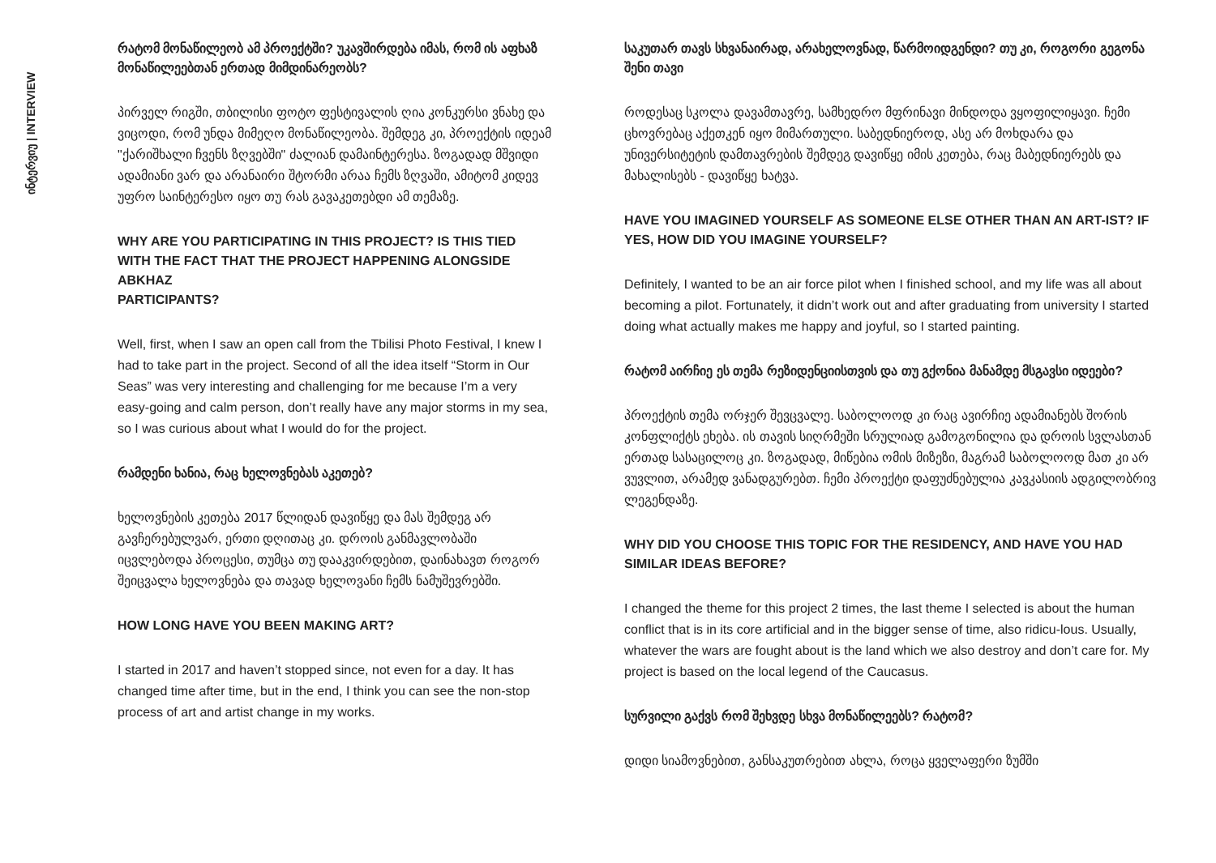ინტერვიუ | INTERVIEW
რატომ მონაწილეობ ამ პროექტში? უკავშირდება იმას, რომ ის აფხაზ მონაწილეებთან ერთად მიმდინარეობს?
პირველ რიგში, თბილისი ფოტო ფესტივალის ღია კონკურსი ვნახე და ვიცოდი, რომ უნდა მიმეღო მონაწილეობა. შემდეგ კი, პროექტის იდეამ "ქარიშხალი ჩვენს ზღვებში" ძალიან დამაინტერესა. ზოგადად მშვიდი ადამიანი ვარ და არანაირი შტორმი არაა ჩემს ზღვაში, ამიტომ კიდევ უფრო საინტერესო იყო თუ რას გავაკეთებდი ამ თემაზე.
WHY ARE YOU PARTICIPATING IN THIS PROJECT? IS THIS TIED WITH THE FACT THAT THE PROJECT HAPPENING ALONGSIDE ABKHAZ
PARTICIPANTS?
Well, first, when I saw an open call from the Tbilisi Photo Festival, I knew I had to take part in the project. Second of all the idea itself “Storm in Our Seas” was very interesting and challenging for me because I’m a very easy-going and calm person, don’t really have any major storms in my sea, so I was curious about what I would do for the project.
რამდენი ხანია, რაც ხელოვნებას აკეთებ?
ხელოვნების კეთება 2017 წლიდან დავიწყე და მას შემდეგ არ გავჩერებულვარ, ერთი დღითაც კი. დროის განმავლობაში იცვლებოდა პროცესი, თუმცა თუ დააკვირდებით, დაინახავთ როგორ შეიცვალა ხელოვნება და თავად ხელოვანი ჩემს ნამუშევრებში.
HOW LONG HAVE YOU BEEN MAKING ART?
I started in 2017 and haven’t stopped since, not even for a day. It has changed time after time, but in the end, I think you can see the non-stop process of art and artist change in my works.
საკუთარ თავს სხვანაირად, არახელოვნად, წარმოიდგენდი? თუ კი, როგორი გეგონა შენი თავი
როდესაც სკოლა დავამთავრე, სამხედრო მფრინავი მინდოდა ვყოფილიყავი. ჩემი ცხოვრებაც აქეთკენ იყო მიმართული. საბედნიეროდ, ასე არ მოხდარა და უნივერსიტეტის დამთავრების შემდეგ დავიწყე იმის კეთება, რაც მაბედნიერებს და მახალისებს - დავიწყე ხატვა.
HAVE YOU IMAGINED YOURSELF AS SOMEONE ELSE OTHER THAN AN ART-IST? IF YES, HOW DID YOU IMAGINE YOURSELF?
Definitely, I wanted to be an air force pilot when I finished school, and my life was all about becoming a pilot. Fortunately, it didn’t work out and after graduating from university I started doing what actually makes me happy and joyful, so I started painting.
რატომ აირჩიე ეს თემა რეზიდენციისთვის და თუ გქონია მანამდე მსგავსი იდეები?
პროექტის თემა ორჯერ შევცვალე. საბოლოოდ კი რაც ავირჩიე ადამიანებს შორის კონფლიქტს ეხება. ის თავის სიღრმეში სრულიად გამოგონილია და დროის სვლასთან ერთად სასაცილოც კი. ზოგადად, მიწებია ომის მიზეზი, მაგრამ საბოლოოდ მათ კი არ ვუვლით, არამედ ვანადგურებთ. ჩემი პროექტი დაფუძნებულია კავკასიის ადგილობრივ ლეგენდაზე.
WHY DID YOU CHOOSE THIS TOPIC FOR THE RESIDENCY, AND HAVE YOU HAD SIMILAR IDEAS BEFORE?
I changed the theme for this project 2 times, the last theme I selected is about the human conflict that is in its core artificial and in the bigger sense of time, also ridicu-lous. Usually, whatever the wars are fought about is the land which we also destroy and don’t care for. My project is based on the local legend of the Caucasus.
სურვილი გაქვს რომ შეხვდე სხვა მონაწილეებს? რატომ?
დიდი სიამოვნებით, განსაკუთრებით ახლა, როცა ყველაფერი ზუმში